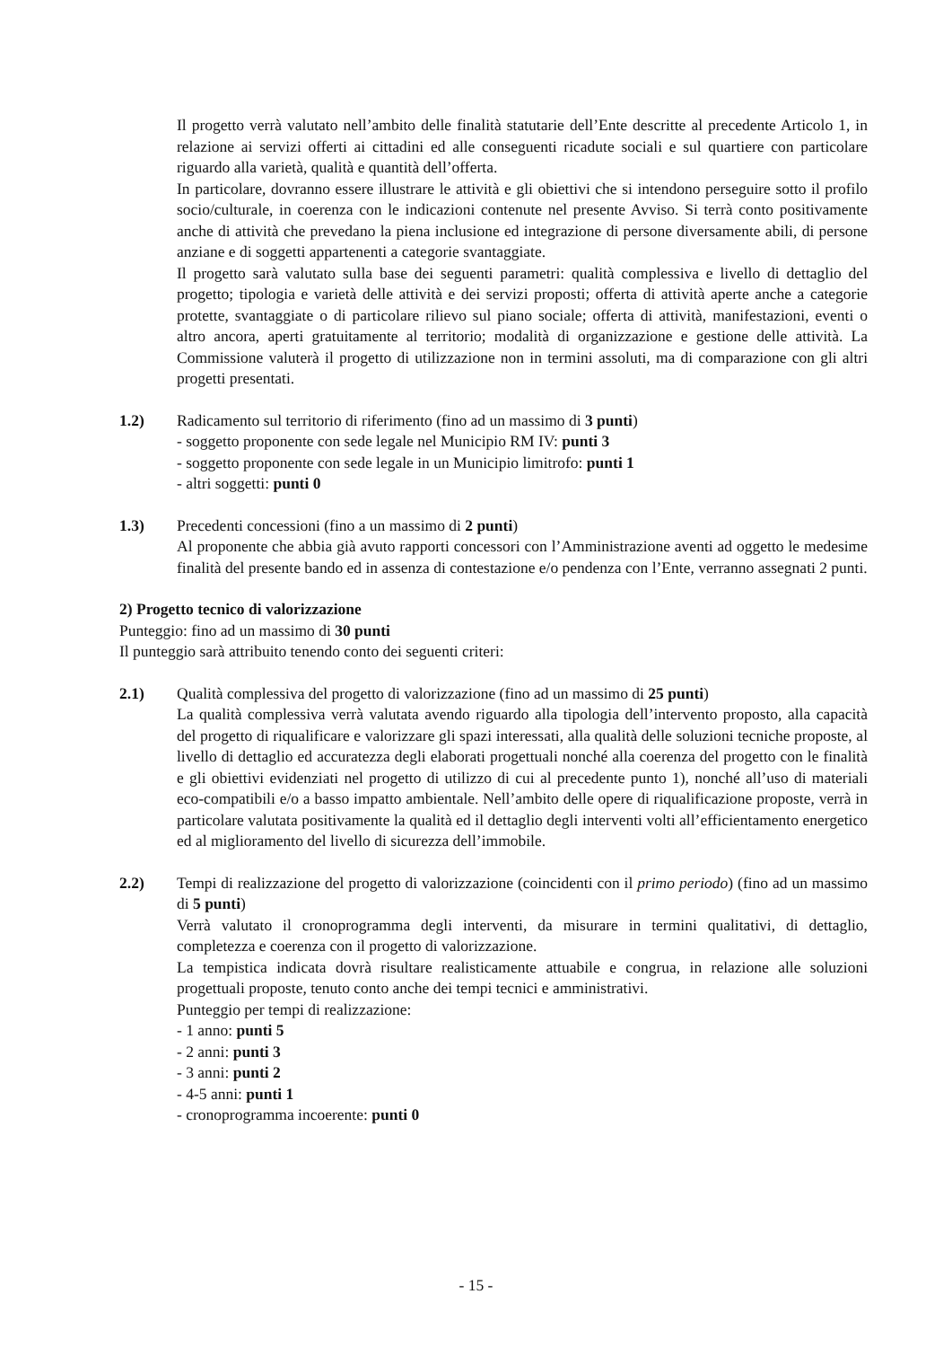Il progetto verrà valutato nell’ambito delle finalità statutarie dell’Ente descritte al precedente Articolo 1, in relazione ai servizi offerti ai cittadini ed alle conseguenti ricadute sociali e sul quartiere con particolare riguardo alla varietà, qualità e quantità dell’offerta.
In particolare, dovranno essere illustrare le attività e gli obiettivi che si intendono perseguire sotto il profilo socio/culturale, in coerenza con le indicazioni contenute nel presente Avviso. Si terrà conto positivamente anche di attività che prevedano la piena inclusione ed integrazione di persone diversamente abili, di persone anziane e di soggetti appartenenti a categorie svantaggiate.
Il progetto sarà valutato sulla base dei seguenti parametri: qualità complessiva e livello di dettaglio del progetto; tipologia e varietà delle attività e dei servizi proposti; offerta di attività aperte anche a categorie protette, svantaggiate o di particolare rilievo sul piano sociale; offerta di attività, manifestazioni, eventi o altro ancora, aperti gratuitamente al territorio; modalità di organizzazione e gestione delle attività. La Commissione valuterà il progetto di utilizzazione non in termini assoluti, ma di comparazione con gli altri progetti presentati.
1.2) Radicamento sul territorio di riferimento (fino ad un massimo di 3 punti)
- soggetto proponente con sede legale nel Municipio RM IV: punti 3
- soggetto proponente con sede legale in un Municipio limitrofo: punti 1
- altri soggetti: punti 0
1.3) Precedenti concessioni (fino a un massimo di 2 punti)
Al proponente che abbia già avuto rapporti concessori con l’Amministrazione aventi ad oggetto le medesime finalità del presente bando ed in assenza di contestazione e/o pendenza con l’Ente, verranno assegnati 2 punti.
2) Progetto tecnico di valorizzazione
Punteggio: fino ad un massimo di 30 punti
Il punteggio sarà attribuito tenendo conto dei seguenti criteri:
2.1) Qualità complessiva del progetto di valorizzazione (fino ad un massimo di 25 punti)
La qualità complessiva verrà valutata avendo riguardo alla tipologia dell’intervento proposto, alla capacità del progetto di riqualificare e valorizzare gli spazi interessati, alla qualità delle soluzioni tecniche proposte, al livello di dettaglio ed accuratezza degli elaborati progettuali nonché alla coerenza del progetto con le finalità e gli obiettivi evidenziati nel progetto di utilizzo di cui al precedente punto 1), nonché all’uso di materiali eco-compatibili e/o a basso impatto ambientale. Nell’ambito delle opere di riqualificazione proposte, verrà in particolare valutata positivamente la qualità ed il dettaglio degli interventi volti all’efficientamento energetico ed al miglioramento del livello di sicurezza dell’immobile.
2.2) Tempi di realizzazione del progetto di valorizzazione (coincidenti con il primo periodo) (fino ad un massimo di 5 punti)
Verrà valutato il cronoprogramma degli interventi, da misurare in termini qualitativi, di dettaglio, completezza e coerenza con il progetto di valorizzazione.
La tempistica indicata dovrà risultare realisticamente attuabile e congrua, in relazione alle soluzioni progettuali proposte, tenuto conto anche dei tempi tecnici e amministrativi.
Punteggio per tempi di realizzazione:
- 1 anno: punti 5
- 2 anni: punti 3
- 3 anni: punti 2
- 4-5 anni: punti 1
- cronoprogramma incoerente: punti 0
- 15 -